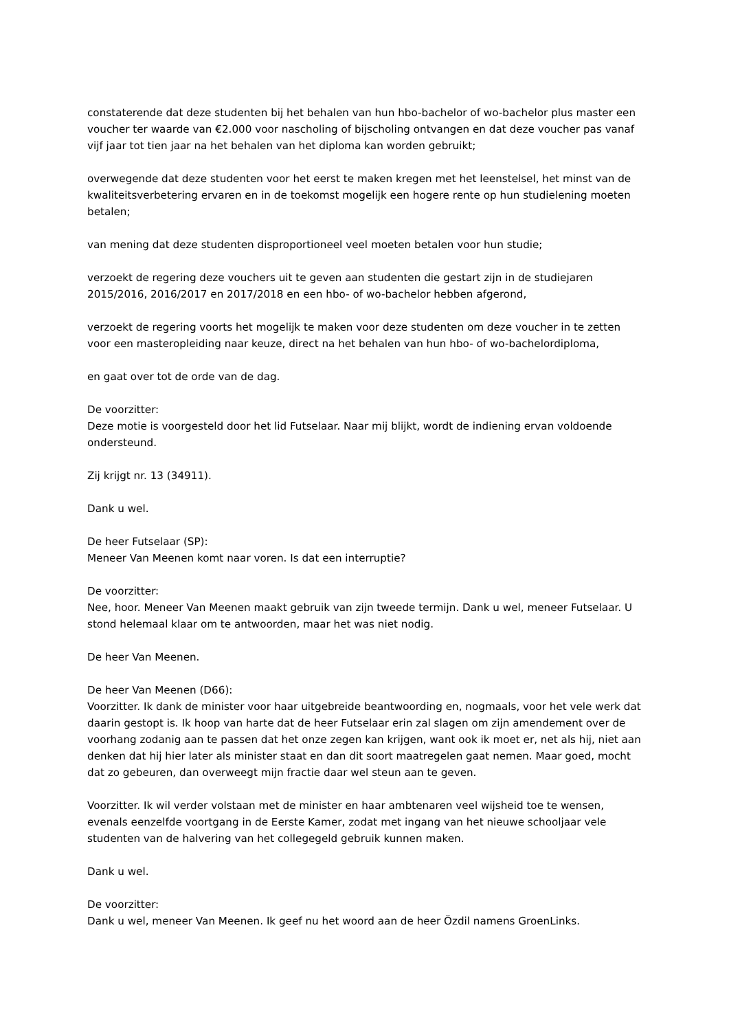constaterende dat deze studenten bij het behalen van hun hbo-bachelor of wo-bachelor plus master een voucher ter waarde van €2.000 voor nascholing of bijscholing ontvangen en dat deze voucher pas vanaf vijf jaar tot tien jaar na het behalen van het diploma kan worden gebruikt;
overwegende dat deze studenten voor het eerst te maken kregen met het leenstelsel, het minst van de kwaliteitsverbetering ervaren en in de toekomst mogelijk een hogere rente op hun studielening moeten betalen;
van mening dat deze studenten disproportioneel veel moeten betalen voor hun studie;
verzoekt de regering deze vouchers uit te geven aan studenten die gestart zijn in de studiejaren 2015/2016, 2016/2017 en 2017/2018 en een hbo- of wo-bachelor hebben afgerond,
verzoekt de regering voorts het mogelijk te maken voor deze studenten om deze voucher in te zetten voor een masteropleiding naar keuze, direct na het behalen van hun hbo- of wo-bachelordiploma,
en gaat over tot de orde van de dag.
De voorzitter:
Deze motie is voorgesteld door het lid Futselaar. Naar mij blijkt, wordt de indiening ervan voldoende ondersteund.
Zij krijgt nr. 13 (34911).
Dank u wel.
De heer Futselaar (SP):
Meneer Van Meenen komt naar voren. Is dat een interruptie?
De voorzitter:
Nee, hoor. Meneer Van Meenen maakt gebruik van zijn tweede termijn. Dank u wel, meneer Futselaar. U stond helemaal klaar om te antwoorden, maar het was niet nodig.
De heer Van Meenen.
De heer Van Meenen (D66):
Voorzitter. Ik dank de minister voor haar uitgebreide beantwoording en, nogmaals, voor het vele werk dat daarin gestopt is. Ik hoop van harte dat de heer Futselaar erin zal slagen om zijn amendement over de voorhang zodanig aan te passen dat het onze zegen kan krijgen, want ook ik moet er, net als hij, niet aan denken dat hij hier later als minister staat en dan dit soort maatregelen gaat nemen. Maar goed, mocht dat zo gebeuren, dan overweegt mijn fractie daar wel steun aan te geven.
Voorzitter. Ik wil verder volstaan met de minister en haar ambtenaren veel wijsheid toe te wensen, evenals eenzelfde voortgang in de Eerste Kamer, zodat met ingang van het nieuwe schooljaar vele studenten van de halvering van het collegegeld gebruik kunnen maken.
Dank u wel.
De voorzitter:
Dank u wel, meneer Van Meenen. Ik geef nu het woord aan de heer Özdil namens GroenLinks.